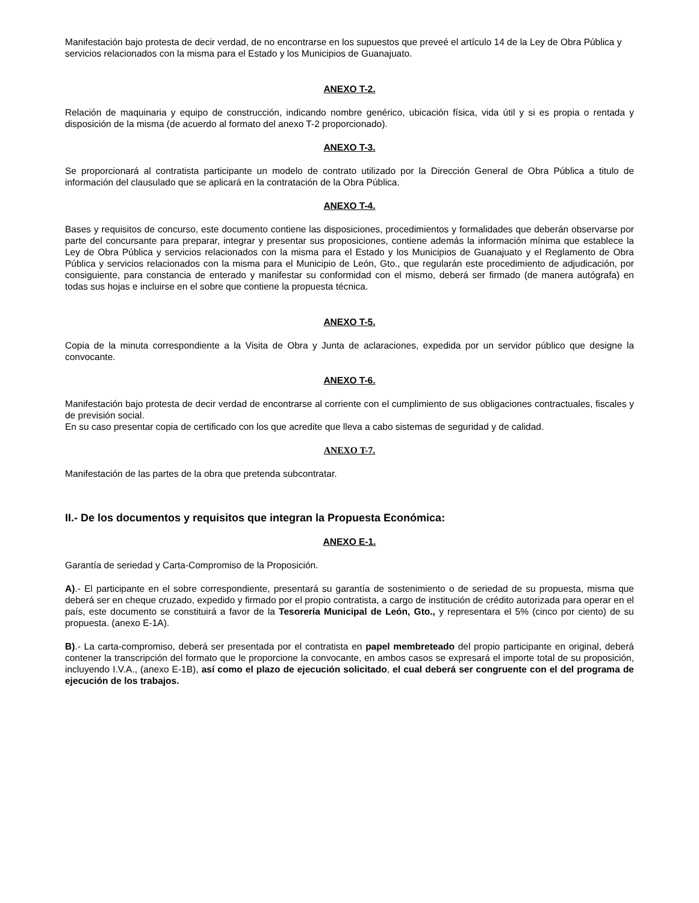Manifestación bajo protesta de decir verdad, de no encontrarse en los supuestos que preveé el artículo 14 de la Ley de Obra Pública y servicios relacionados con la misma para el Estado y los Municipios de Guanajuato.
ANEXO T-2.
Relación de maquinaria y equipo de construcción, indicando nombre genérico, ubicación física, vida útil y si es propia o rentada y disposición de la misma (de acuerdo al formato del anexo T-2 proporcionado).
ANEXO T-3.
Se proporcionará al contratista participante un modelo de contrato utilizado por la Dirección General de Obra Pública a titulo de información del clausulado que se aplicará en la contratación de la Obra Pública.
ANEXO T-4.
Bases y requisitos de concurso, este documento contiene las disposiciones, procedimientos y formalidades que deberán observarse por parte del concursante para preparar, integrar y presentar sus proposiciones, contiene además la información mínima que establece la Ley de Obra Pública y servicios relacionados con la misma para el Estado y los Municipios de Guanajuato y el Reglamento de Obra Pública y servicios relacionados con la misma para el Municipio de León, Gto., que regularán este procedimiento de adjudicación, por consiguiente, para constancia de enterado y manifestar su conformidad con el mismo, deberá ser firmado (de manera autógrafa) en todas sus hojas e incluirse en el sobre que contiene la propuesta técnica.
ANEXO T-5.
Copia de la minuta correspondiente a la Visita de Obra y Junta de aclaraciones, expedida por un servidor público que designe la convocante.
ANEXO T-6.
Manifestación bajo protesta de decir verdad de encontrarse al corriente con el cumplimiento de sus obligaciones contractuales, fiscales y de previsión social.
En su caso presentar copia de certificado con los que acredite que lleva a cabo sistemas de seguridad y de calidad.
ANEXO T-7.
Manifestación de las partes de la obra que pretenda subcontratar.
II.- De los documentos y requisitos que integran la Propuesta Económica:
ANEXO E-1.
Garantía de seriedad y Carta-Compromiso de la Proposición.
A).- El participante en el sobre correspondiente, presentará su garantía de sostenimiento o de seriedad de su propuesta, misma que deberá ser en cheque cruzado, expedido y firmado por el propio contratista, a cargo de institución de crédito autorizada para operar en el país, este documento se constituirá a favor de la Tesorería Municipal de León, Gto., y representara el 5% (cinco por ciento) de su propuesta. (anexo E-1A).
B).- La carta-compromiso, deberá ser presentada por el contratista en papel membreteado del propio participante en original, deberá contener la transcripción del formato que le proporcione la convocante, en ambos casos se expresará el importe total de su proposición, incluyendo I.V.A., (anexo E-1B), así como el plazo de ejecución solicitado, el cual deberá ser congruente con el del programa de ejecución de los trabajos.